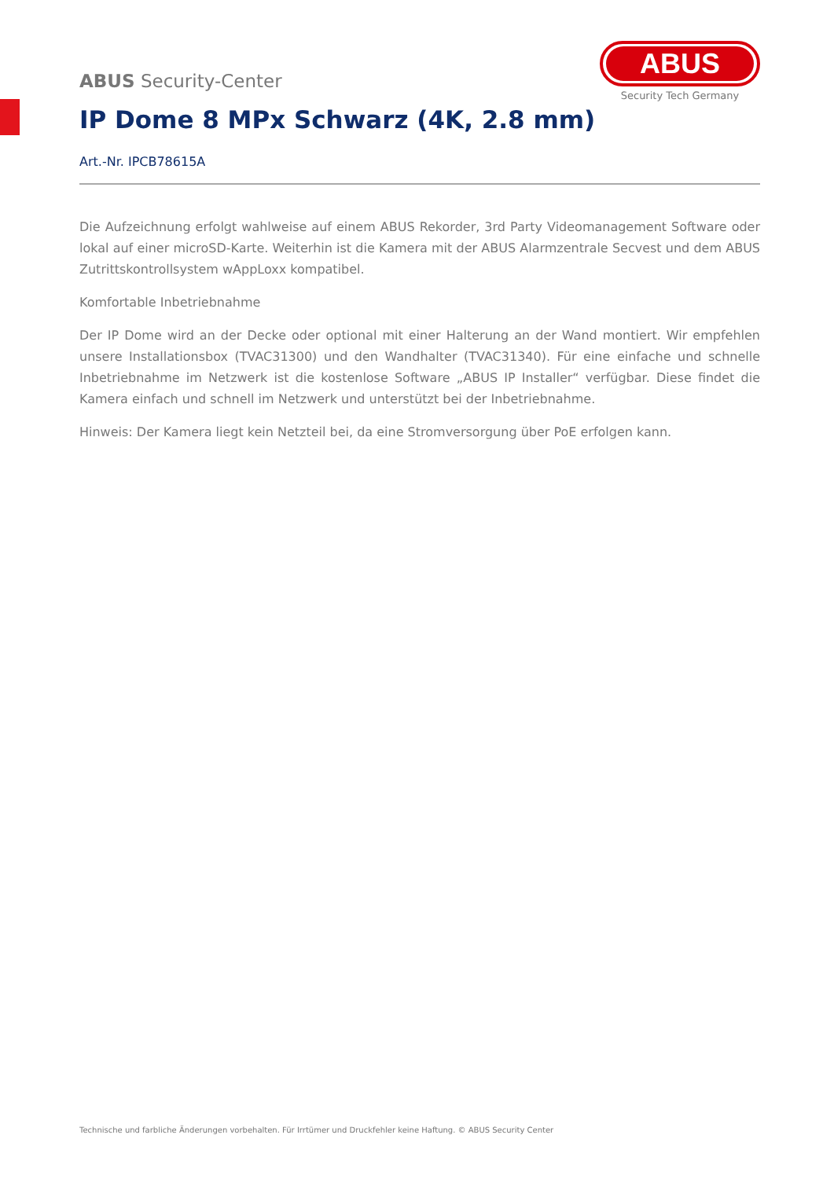ABUS
Security Tech Germany
ABUS Security-Center
IP Dome 8 MPx Schwarz (4K, 2.8 mm)
Art.-Nr. IPCB78615A
Die Aufzeichnung erfolgt wahlweise auf einem ABUS Rekorder, 3rd Party Videomanagement Software oder lokal auf einer microSD-Karte. Weiterhin ist die Kamera mit der ABUS Alarmzentrale Secvest und dem ABUS Zutrittskontrollsystem wAppLoxx kompatibel.
Komfortable Inbetriebnahme
Der IP Dome wird an der Decke oder optional mit einer Halterung an der Wand montiert. Wir empfehlen unsere Installationsbox (TVAC31300) und den Wandhalter (TVAC31340). Für eine einfache und schnelle Inbetriebnahme im Netzwerk ist die kostenlose Software „ABUS IP Installer“ verfügbar. Diese findet die Kamera einfach und schnell im Netzwerk und unterstützt bei der Inbetriebnahme.
Hinweis: Der Kamera liegt kein Netzteil bei, da eine Stromversorgung über PoE erfolgen kann.
Technische und farbliche Änderungen vorbehalten. Für Irrtümer und Druckfehler keine Haftung. © ABUS Security Center